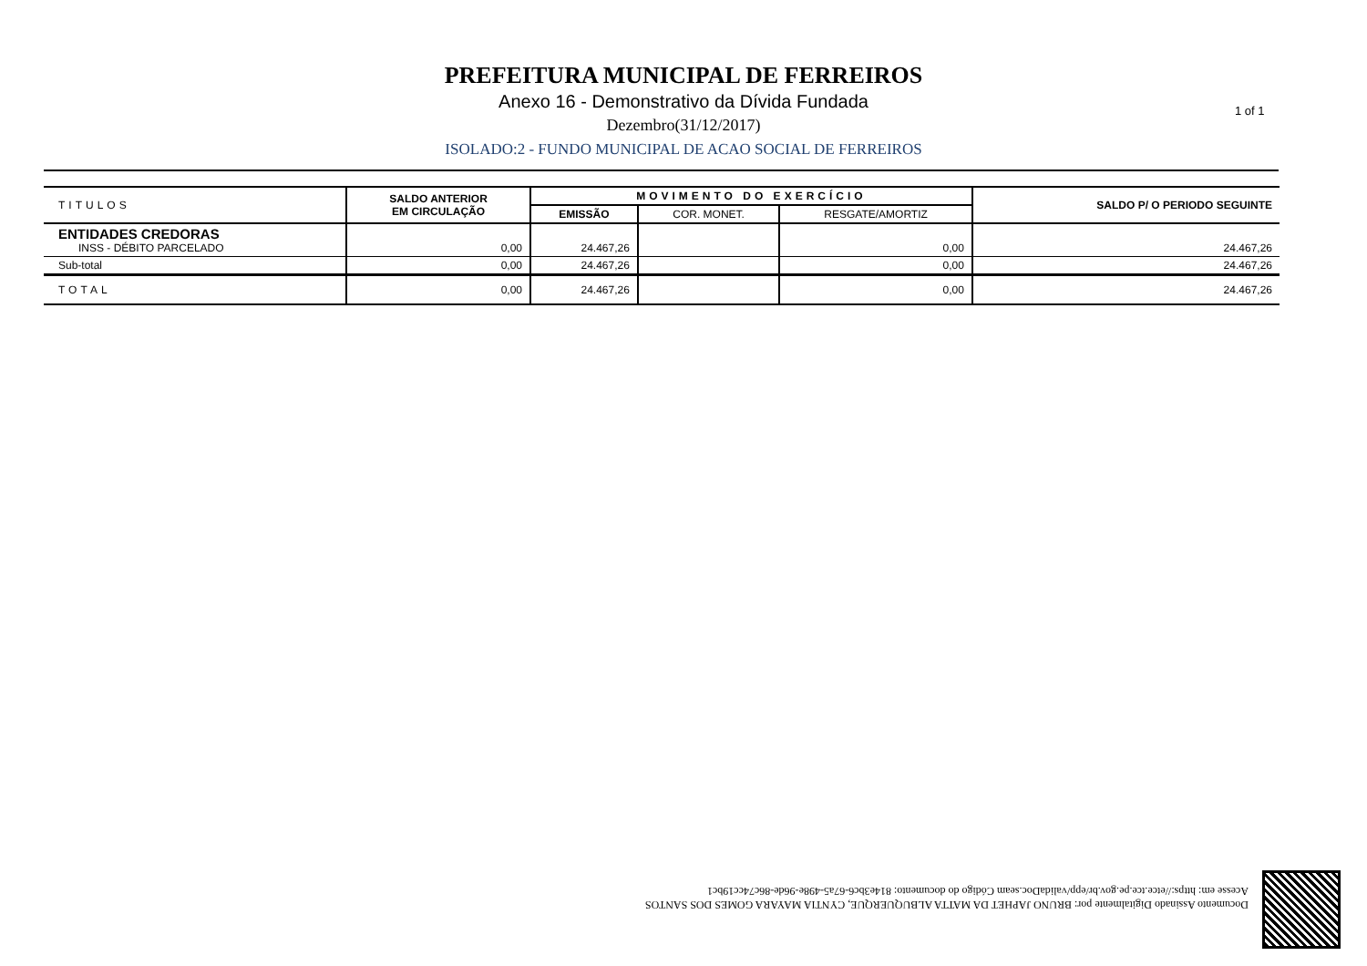PREFEITURA MUNICIPAL DE FERREIROS
Anexo 16 - Demonstrativo da Dívida Fundada
Dezembro(31/12/2017)
ISOLADO:2 - FUNDO MUNICIPAL DE ACAO SOCIAL DE FERREIROS
1 of 1
| TITULOS | SALDO ANTERIOR EM CIRCULAÇÃO | MOVIMENTO DO EXERCÍCIO | | | SALDO P/ O PERIODO SEGUINTE |
| --- | --- | --- | --- | --- | --- |
| | | EMISSÃO | COR. MONET. | RESGATE/AMORTIZ | |
| ENTIDADES CREDORAS INSS - DÉBITO PARCELADO | 0,00 | 24.467,26 | | 0,00 | 24.467,26 |
| Sub-total | 0,00 | 24.467,26 | | 0,00 | 24.467,26 |
| TOTAL | 0,00 | 24.467,26 | | 0,00 | 24.467,26 |
Documento Assinado Digitalmente por: BRUNO JAPHET DA MATTA ALBUQUERQUE, CYNTIA MAYARA GOMES DOS SANTOS
Acesse em: https://etce.tce.pe.gov.br/epp/validaDoc.seam Código do documento: 814e3bc6-67a5-498e-96de-86c74cc19bc1